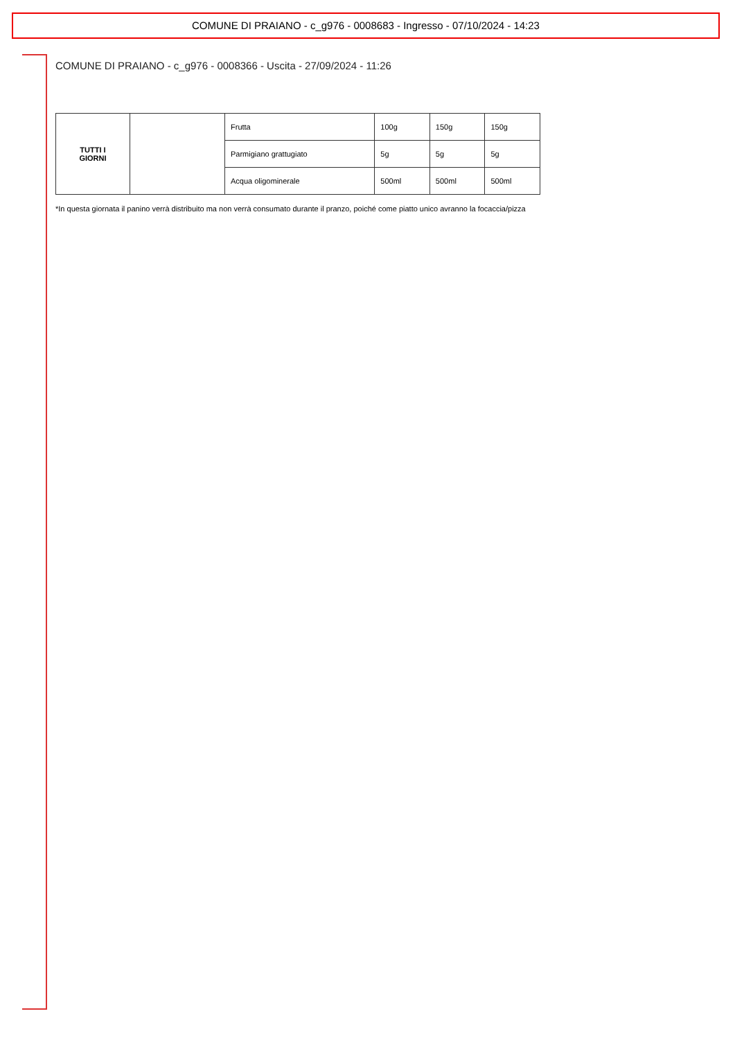COMUNE DI PRAIANO - c_g976 - 0008683 - Ingresso - 07/10/2024 - 14:23
COMUNE DI PRAIANO - c_g976 - 0008366 - Uscita - 27/09/2024 - 11:26
| TUTTI I GIORNI | | Frutta | 100g | 150g | 150g |
| | | Parmigiano grattugiato | 5g | 5g | 5g |
| | | Acqua oligominerale | 500ml | 500ml | 500ml |
*In questa giornata il panino verrà distribuito ma non verrà consumato durante il pranzo, poiché come piatto unico avranno la focaccia/pizza